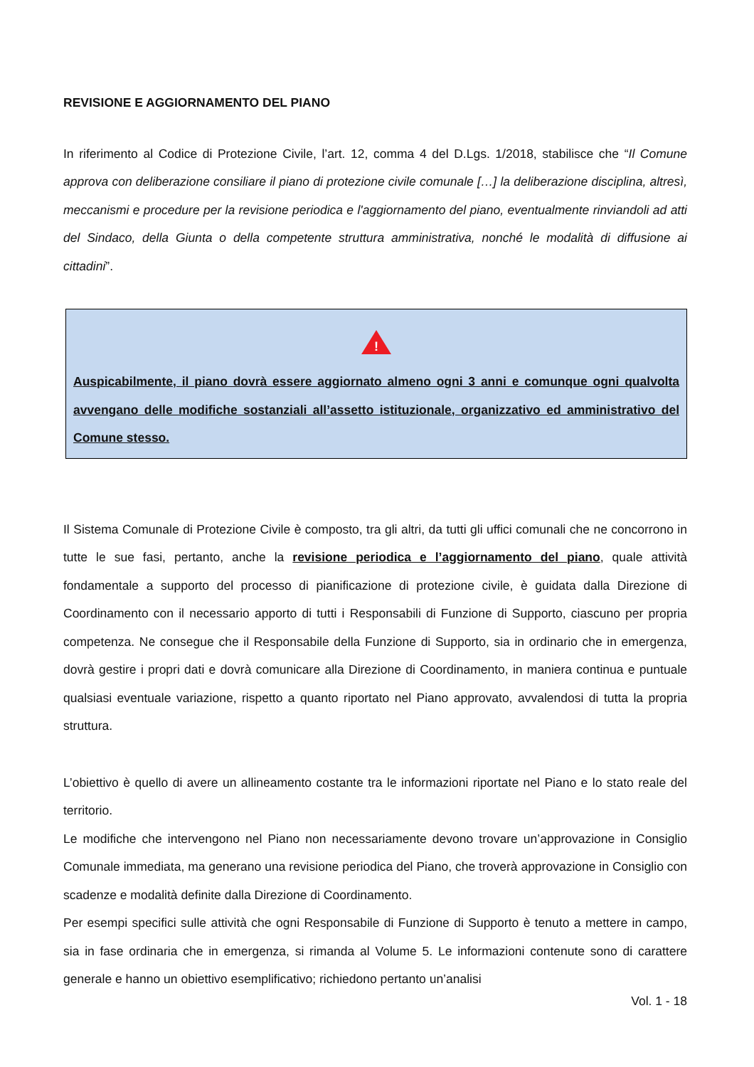REVISIONE E AGGIORNAMENTO DEL PIANO
In riferimento al Codice di Protezione Civile, l’art. 12, comma 4 del D.Lgs. 1/2018, stabilisce che “Il Comune approva con deliberazione consiliare il piano di protezione civile comunale […] la deliberazione disciplina, altresì, meccanismi e procedure per la revisione periodica e l'aggiornamento del piano, eventualmente rinviandoli ad atti del Sindaco, della Giunta o della competente struttura amministrativa, nonché le modalità di diffusione ai cittadini”.
!
Auspicabilmente, il piano dovrà essere aggiornato almeno ogni 3 anni e comunque ogni qualvolta avvengano delle modifiche sostanziali all’assetto istituzionale, organizzativo ed amministrativo del Comune stesso.
Il Sistema Comunale di Protezione Civile è composto, tra gli altri, da tutti gli uffici comunali che ne concorrono in tutte le sue fasi, pertanto, anche la revisione periodica e l’aggiornamento del piano, quale attività fondamentale a supporto del processo di pianificazione di protezione civile, è guidata dalla Direzione di Coordinamento con il necessario apporto di tutti i Responsabili di Funzione di Supporto, ciascuno per propria competenza. Ne consegue che il Responsabile della Funzione di Supporto, sia in ordinario che in emergenza, dovrà gestire i propri dati e dovrà comunicare alla Direzione di Coordinamento, in maniera continua e puntuale qualsiasi eventuale variazione, rispetto a quanto riportato nel Piano approvato, avvalendosi di tutta la propria struttura.
L’obiettivo è quello di avere un allineamento costante tra le informazioni riportate nel Piano e lo stato reale del territorio.
Le modifiche che intervengono nel Piano non necessariamente devono trovare un’approvazione in Consiglio Comunale immediata, ma generano una revisione periodica del Piano, che troverà approvazione in Consiglio con scadenze e modalità definite dalla Direzione di Coordinamento.
Per esempi specifici sulle attività che ogni Responsabile di Funzione di Supporto è tenuto a mettere in campo, sia in fase ordinaria che in emergenza, si rimanda al Volume 5. Le informazioni contenute sono di carattere generale e hanno un obiettivo esemplificativo; richiedono pertanto un’analisi
Vol. 1 - 18